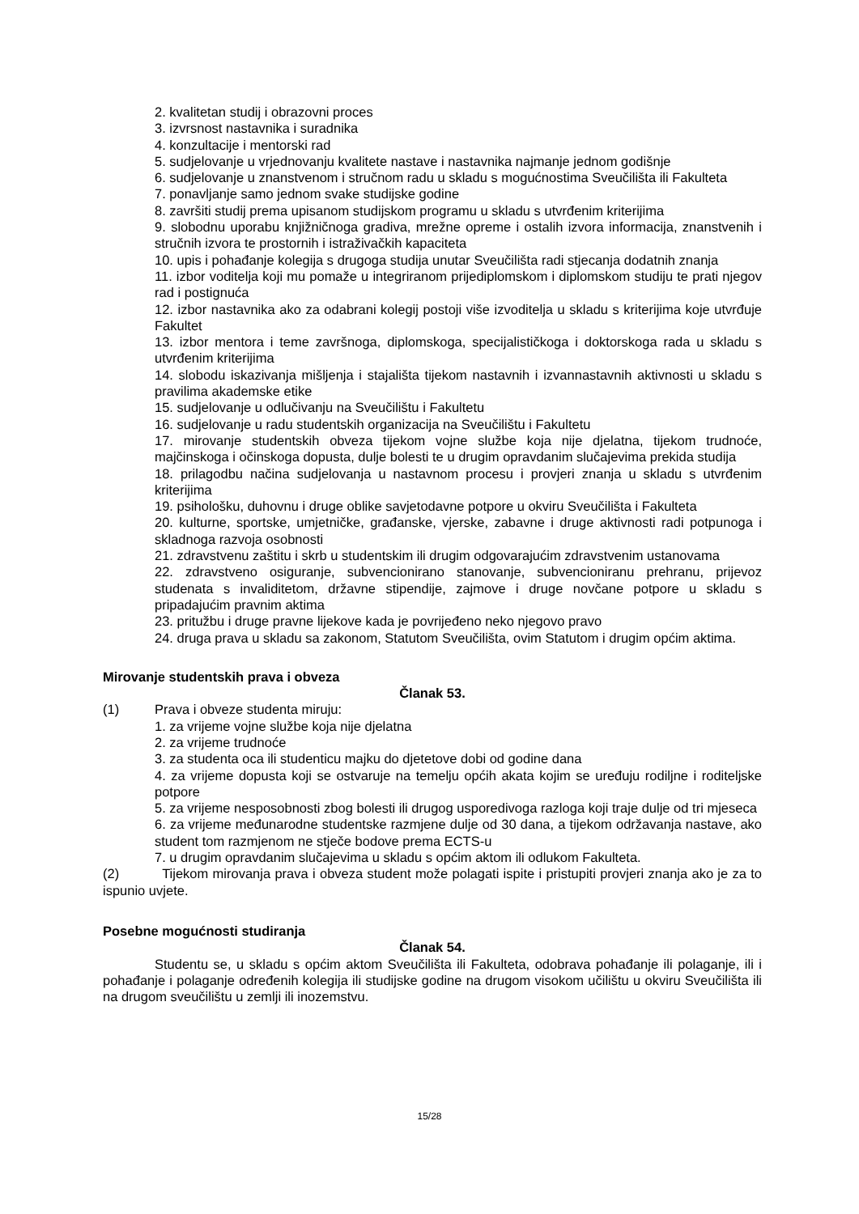2. kvalitetan studij i obrazovni proces
3. izvrsnost nastavnika i suradnika
4. konzultacije i mentorski rad
5. sudjelovanje u vrjednovanju kvalitete nastave i nastavnika najmanje jednom godišnje
6. sudjelovanje u znanstvenom i stručnom radu u skladu s mogućnostima Sveučilišta ili Fakulteta
7. ponavljanje samo jednom svake studijske godine
8. završiti studij prema upisanom studijskom programu u skladu s utvrđenim kriterijima
9. slobodnu uporabu knjižničnoga gradiva, mrežne opreme i ostalih izvora informacija, znanstvenih i stručnih izvora te prostornih i istraživačkih kapaciteta
10. upis i pohađanje kolegija s drugoga studija unutar Sveučilišta radi stjecanja dodatnih znanja
11. izbor voditelja koji mu pomaže u integriranom prijediplomskom i diplomskom studiju te prati njegov rad i postignuća
12. izbor nastavnika ako za odabrani kolegij postoji više izvoditelja u skladu s kriterijima koje utvrđuje Fakultet
13. izbor mentora i teme završnoga, diplomskoga, specijalističkoga i doktorskoga rada u skladu s utvrđenim kriterijima
14. slobodu iskazivanja mišljenja i stajališta tijekom nastavnih i izvannastavnih aktivnosti u skladu s pravilima akademske etike
15. sudjelovanje u odlučivanju na Sveučilištu i Fakultetu
16. sudjelovanje u radu studentskih organizacija na Sveučilištu i Fakultetu
17. mirovanje studentskih obveza tijekom vojne službe koja nije djelatna, tijekom trudnoće, majčinskoga i očinskoga dopusta, dulje bolesti te u drugim opravdanim slučajevima prekida studija
18. prilagodbu načina sudjelovanja u nastavnom procesu i provjeri znanja u skladu s utvrđenim kriterijima
19. psihološku, duhovnu i druge oblike savjetodavne potpore u okviru Sveučilišta i Fakulteta
20. kulturne, sportske, umjetničke, građanske, vjerske, zabavne i druge aktivnosti radi potpunoga i skladnoga razvoja osobnosti
21. zdravstvenu zaštitu i skrb u studentskim ili drugim odgovarajućim zdravstvenim ustanovama
22. zdravstveno osiguranje, subvencionirano stanovanje, subvencioniranu prehranu, prijevoz studenata s invaliditetom, državne stipendije, zajmove i druge novčane potpore u skladu s pripadajućim pravnim aktima
23. pritužbu i druge pravne lijekove kada je povrijeđeno neko njegovo pravo
24. druga prava u skladu sa zakonom, Statutom Sveučilišta, ovim Statutom i drugim općim aktima.
Mirovanje studentskih prava i obveza
Članak 53.
(1) Prava i obveze studenta miruju:
1. za vrijeme vojne službe koja nije djelatna
2. za vrijeme trudnoće
3. za studenta oca ili studenticu majku do djetetove dobi od godine dana
4. za vrijeme dopusta koji se ostvaruje na temelju općih akata kojim se uređuju rodiljne i roditeljske potpore
5. za vrijeme nesposobnosti zbog bolesti ili drugog usporedivoga razloga koji traje dulje od tri mjeseca
6. za vrijeme međunarodne studentske razmjene dulje od 30 dana, a tijekom održavanja nastave, ako student tom razmjenom ne stječe bodove prema ECTS-u
7. u drugim opravdanim slučajevima u skladu s općim aktom ili odlukom Fakulteta.
(2) Tijekom mirovanja prava i obveza student može polagati ispite i pristupiti provjeri znanja ako je za to ispunio uvjete.
Posebne mogućnosti studiranja
Članak 54.
Studentu se, u skladu s općim aktom Sveučilišta ili Fakulteta, odobrava pohađanje ili polaganje, ili i pohađanje i polaganje određenih kolegija ili studijske godine na drugom visokom učilištu u okviru Sveučilišta ili na drugom sveučilištu u zemlji ili inozemstvu.
15/28